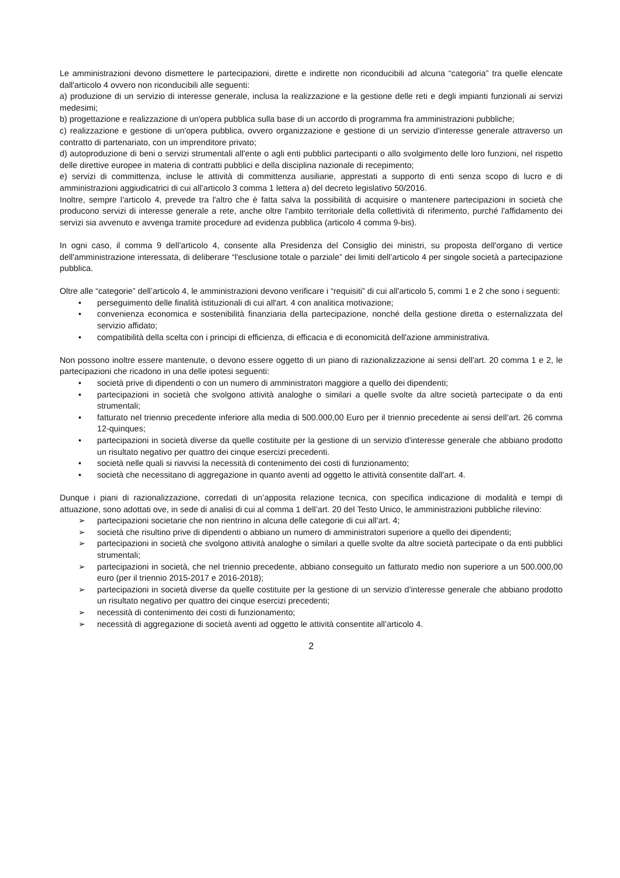Le amministrazioni devono dismettere le partecipazioni, dirette e indirette non riconducibili ad alcuna “categoria” tra quelle elencate dall'articolo 4 ovvero non riconducibili alle seguenti:
a) produzione di un servizio di interesse generale, inclusa la realizzazione e la gestione delle reti e degli impianti funzionali ai servizi medesimi;
b) progettazione e realizzazione di un'opera pubblica sulla base di un accordo di programma fra amministrazioni pubbliche;
c) realizzazione e gestione di un'opera pubblica, ovvero organizzazione e gestione di un servizio d'interesse generale attraverso un contratto di partenariato, con un imprenditore privato;
d) autoproduzione di beni o servizi strumentali all'ente o agli enti pubblici partecipanti o allo svolgimento delle loro funzioni, nel rispetto delle direttive europee in materia di contratti pubblici e della disciplina nazionale di recepimento;
e) servizi di committenza, incluse le attività di committenza ausiliarie, apprestati a supporto di enti senza scopo di lucro e di amministrazioni aggiudicatrici di cui all’articolo 3 comma 1 lettera a) del decreto legislativo 50/2016.
Inoltre, sempre l’articolo 4, prevede tra l'altro che è fatta salva la possibilità di acquisire o mantenere partecipazioni in società che producono servizi di interesse generale a rete, anche oltre l'ambito territoriale della collettività di riferimento, purché l'affidamento dei servizi sia avvenuto e avvenga tramite procedure ad evidenza pubblica (articolo 4 comma 9-bis).
In ogni caso, il comma 9 dell’articolo 4, consente alla Presidenza del Consiglio dei ministri, su proposta dell'organo di vertice dell'amministrazione interessata, di deliberare “l'esclusione totale o parziale” dei limiti dell’articolo 4 per singole società a partecipazione pubblica.
Oltre alle “categorie” dell’articolo 4, le amministrazioni devono verificare i “requisiti” di cui all'articolo 5, commi 1 e 2 che sono i seguenti:
• perseguimento delle finalità istituzionali di cui all'art. 4 con analitica motivazione;
• convenienza economica e sostenibilità finanziaria della partecipazione, nonché della gestione diretta o esternalizzata del servizio affidato;
• compatibilità della scelta con i principi di efficienza, di efficacia e di economicità dell'azione amministrativa.
Non possono inoltre essere mantenute, o devono essere oggetto di un piano di razionalizzazione ai sensi dell'art. 20 comma 1 e 2, le partecipazioni che ricadono in una delle ipotesi seguenti:
• società prive di dipendenti o con un numero di amministratori maggiore a quello dei dipendenti;
• partecipazioni in società che svolgono attività analoghe o similari a quelle svolte da altre società partecipate o da enti strumentali;
• fatturato nel triennio precedente inferiore alla media di 500.000,00 Euro per il triennio precedente ai sensi dell’art. 26 comma 12-quinques;
• partecipazioni in società diverse da quelle costituite per la gestione di un servizio d'interesse generale che abbiano prodotto un risultato negativo per quattro dei cinque esercizi precedenti.
• società nelle quali si riavvisi la necessità di contenimento dei costi di funzionamento;
• società che necessitano di aggregazione in quanto aventi ad oggetto le attività consentite dall'art. 4.
Dunque i piani di razionalizzazione, corredati di un’apposita relazione tecnica, con specifica indicazione di modalità e tempi di attuazione, sono adottati ove, in sede di analisi di cui al comma 1 dell’art. 20 del Testo Unico, le amministrazioni pubbliche rilevino:
➢ partecipazioni societarie che non rientrino in alcuna delle categorie di cui all’art. 4;
➢ società che risultino prive di dipendenti o abbiano un numero di amministratori superiore a quello dei dipendenti;
➢ partecipazioni in società che svolgono attività analoghe o similari a quelle svolte da altre società partecipate o da enti pubblici strumentali;
➢ partecipazioni in società, che nel triennio precedente, abbiano conseguito un fatturato medio non superiore a un 500.000,00 euro (per il triennio 2015-2017 e 2016-2018);
➢ partecipazioni in società diverse da quelle costituite per la gestione di un servizio d’interesse generale che abbiano prodotto un risultato negativo per quattro dei cinque esercizi precedenti;
➢ necessità di contenimento dei costi di funzionamento;
➢ necessità di aggregazione di società aventi ad oggetto le attività consentite all’articolo 4.
2